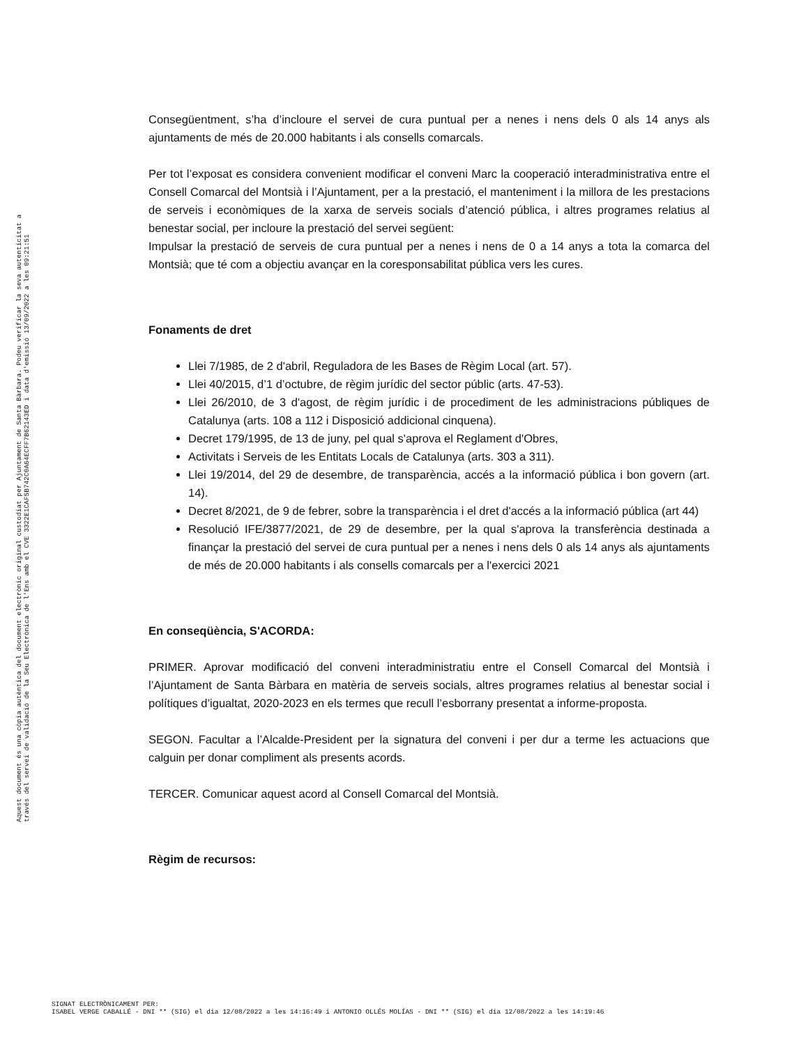Consegüentment, s’ha d’incloure el servei de cura puntual per a nenes i nens dels 0 als 14 anys als ajuntaments de més de 20.000 habitants i als consells comarcals.
Per tot l’exposat es considera convenient modificar el conveni Marc la cooperació interadministrativa entre el Consell Comarcal del Montsià i l’Ajuntament, per a la prestació, el manteniment i la millora de les prestacions de serveis i econòmiques de la xarxa de serveis socials d’atenció pública, i altres programes relatius al benestar social, per incloure la prestació del servei següent:
Impulsar la prestació de serveis de cura puntual per a nenes i nens de 0 a 14 anys a tota la comarca del Montsià; que té com a objectiu avançar en la coresponsabilitat pública vers les cures.
Fonaments de dret
Llei 7/1985, de 2 d'abril, Reguladora de les Bases de Règim Local (art. 57).
Llei 40/2015, d’1 d’octubre, de règim jurídic del sector públic (arts. 47-53).
Llei 26/2010, de 3 d'agost, de règim jurídic i de procediment de les administracions públiques de Catalunya (arts. 108 a 112 i Disposició addicional cinquena).
Decret 179/1995, de 13 de juny, pel qual s'aprova el Reglament d'Obres,
Activitats i Serveis de les Entitats Locals de Catalunya (arts. 303 a 311).
Llei 19/2014, del 29 de desembre, de transparència, accés a la informació pública i bon govern (art. 14).
Decret 8/2021, de 9 de febrer, sobre la transparència i el dret d'accés a la informació pública (art 44)
Resolució IFE/3877/2021, de 29 de desembre, per la qual s'aprova la transferència destinada a finançar la prestació del servei de cura puntual per a nenes i nens dels 0 als 14 anys als ajuntaments de més de 20.000 habitants i als consells comarcals per a l'exercici 2021
En conseqüència, S'ACORDA:
PRIMER. Aprovar modificació del conveni interadministratiu entre el Consell Comarcal del Montsià i l’Ajuntament de Santa Bàrbara en matèria de serveis socials, altres programes relatius al benestar social i polítiques d’igualtat, 2020-2023 en els termes que recull l’esborrany presentat a informe-proposta.
SEGON. Facultar a l’Alcalde-President per la signatura del conveni i per dur a terme les actuacions que calguin per donar compliment als presents acords.
TERCER. Comunicar aquest acord al Consell Comarcal del Montsià.
Règim de recursos:
Aquest document és una còpia autèntica del document electrònic original custodiat per Ajuntament de Santa Bàrbara. Podeu verificar la seva autenticitat a
través del servei de validació de la Seu Electrònica de l'Ens amb el CVE 3322E1CAF5B742C0A64ECFF7B62143ED i data d'emissió 13/09/2022 a les 09:21:51
SIGNAT ELECTRÒNICAMENT PER:
ISABEL VERGE CABALLÉ - DNI ** (SIG) el dia 12/08/2022 a les 14:16:49 i ANTONIO OLLÉS MOLÍAS - DNI ** (SIG) el dia 12/08/2022 a les 14:19:46